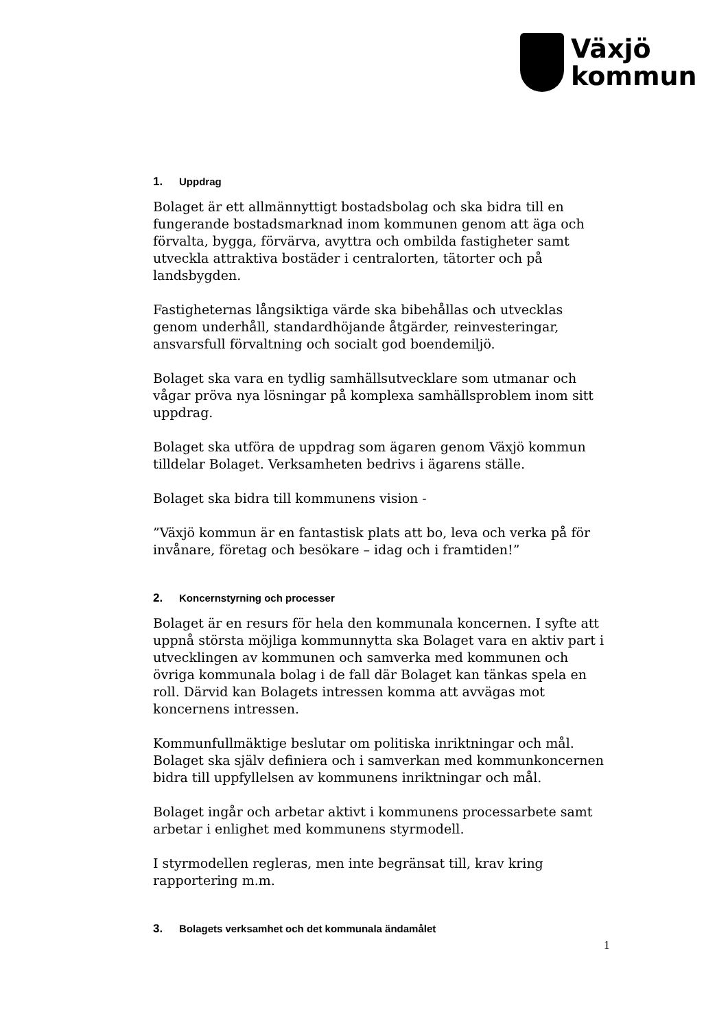Växjö
kommun
1. Uppdrag
Bolaget är ett allmännyttigt bostadsbolag och ska bidra till en fungerande bostadsmarknad inom kommunen genom att äga och förvalta, bygga, förvärva, avyttra och ombilda fastigheter samt utveckla attraktiva bostäder i centralorten, tätorter och på landsbygden.
Fastigheternas långsiktiga värde ska bibehållas och utvecklas genom underhåll, standardhöjande åtgärder, reinvesteringar, ansvarsfull förvaltning och socialt god boendemiljö.
Bolaget ska vara en tydlig samhällsutvecklare som utmanar och vågar pröva nya lösningar på komplexa samhällsproblem inom sitt uppdrag.
Bolaget ska utföra de uppdrag som ägaren genom Växjö kommun tilldelar Bolaget. Verksamheten bedrivs i ägarens ställe.
Bolaget ska bidra till kommunens vision -
”Växjö kommun är en fantastisk plats att bo, leva och verka på för invånare, företag och besökare – idag och i framtiden!”
2. Koncernstyrning och processer
Bolaget är en resurs för hela den kommunala koncernen. I syfte att uppnå största möjliga kommunnytta ska Bolaget vara en aktiv part i utvecklingen av kommunen och samverka med kommunen och övriga kommunala bolag i de fall där Bolaget kan tänkas spela en roll. Därvid kan Bolagets intressen komma att avvägas mot koncernens intressen.
Kommunfullmäktige beslutar om politiska inriktningar och mål. Bolaget ska själv definiera och i samverkan med kommunkoncernen bidra till uppfyllelsen av kommunens inriktningar och mål.
Bolaget ingår och arbetar aktivt i kommunens processarbete samt arbetar i enlighet med kommunens styrmodell.
I styrmodellen regleras, men inte begränsat till, krav kring rapportering m.m.
3. Bolagets verksamhet och det kommunala ändamålet
1